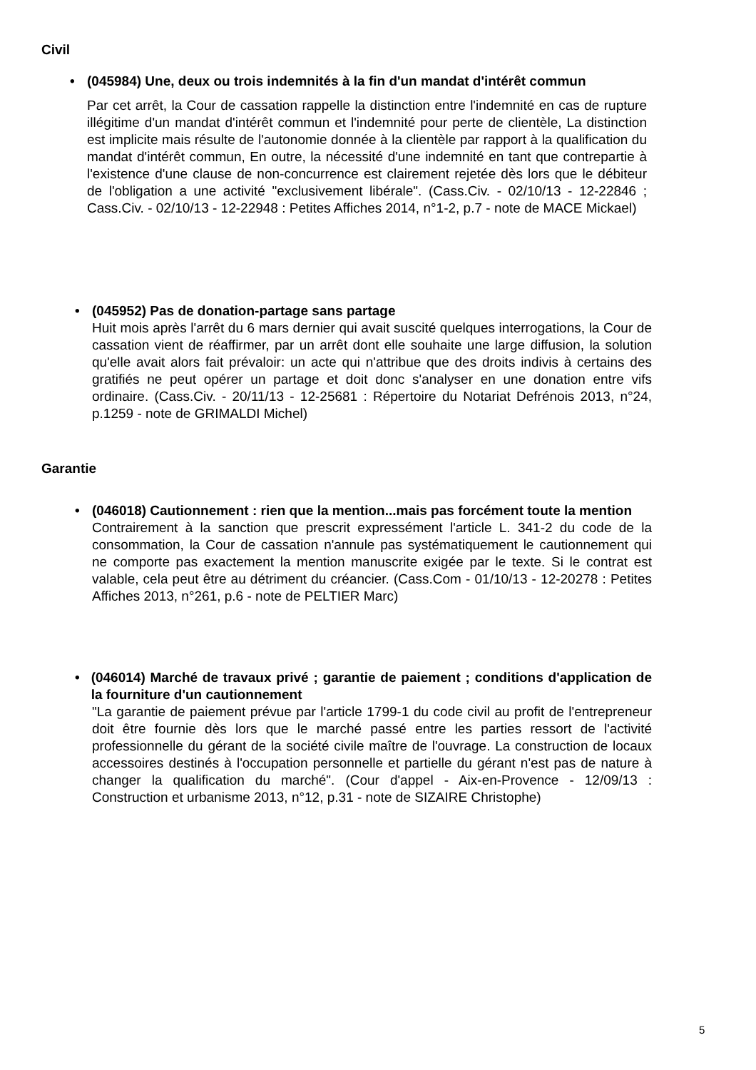Civil
• (045984) Une, deux ou trois indemnités à la fin d'un mandat d'intérêt commun
Par cet arrêt, la Cour de cassation rappelle la distinction entre l'indemnité en cas de rupture illégitime d'un mandat d'intérêt commun et l'indemnité pour perte de clientèle, La distinction est implicite mais résulte de l'autonomie donnée à la clientèle par rapport à la qualification du mandat d'intérêt commun, En outre, la nécessité d'une indemnité en tant que contrepartie à l'existence d'une clause de non-concurrence est clairement rejetée dès lors que le débiteur de l'obligation a une activité "exclusivement libérale". (Cass.Civ. - 02/10/13 - 12-22846 ; Cass.Civ. - 02/10/13 - 12-22948 : Petites Affiches 2014, n°1-2, p.7 - note de MACE Mickael)
• (045952) Pas de donation-partage sans partage
Huit mois après l'arrêt du 6 mars dernier qui avait suscité quelques interrogations, la Cour de cassation vient de réaffirmer, par un arrêt dont elle souhaite une large diffusion, la solution qu'elle avait alors fait prévaloir: un acte qui n'attribue que des droits indivis à certains des gratifiés ne peut opérer un partage et doit donc s'analyser en une donation entre vifs ordinaire. (Cass.Civ. - 20/11/13 - 12-25681 : Répertoire du Notariat Defrénois 2013, n°24, p.1259 - note de GRIMALDI Michel)
Garantie
• (046018) Cautionnement : rien que la mention...mais pas forcément toute la mention
Contrairement à la sanction que prescrit expressément l'article L. 341-2 du code de la consommation, la Cour de cassation n'annule pas systématiquement le cautionnement qui ne comporte pas exactement la mention manuscrite exigée par le texte. Si le contrat est valable, cela peut être au détriment du créancier. (Cass.Com - 01/10/13 - 12-20278 : Petites Affiches 2013, n°261, p.6 - note de PELTIER Marc)
• (046014) Marché de travaux privé ; garantie de paiement ; conditions d'application de la fourniture d'un cautionnement
"La garantie de paiement prévue par l'article 1799-1 du code civil au profit de l'entrepreneur doit être fournie dès lors que le marché passé entre les parties ressort de l'activité professionnelle du gérant de la société civile maître de l'ouvrage. La construction de locaux accessoires destinés à l'occupation personnelle et partielle du gérant n'est pas de nature à changer la qualification du marché". (Cour d'appel - Aix-en-Provence - 12/09/13 : Construction et urbanisme 2013, n°12, p.31 - note de SIZAIRE Christophe)
5